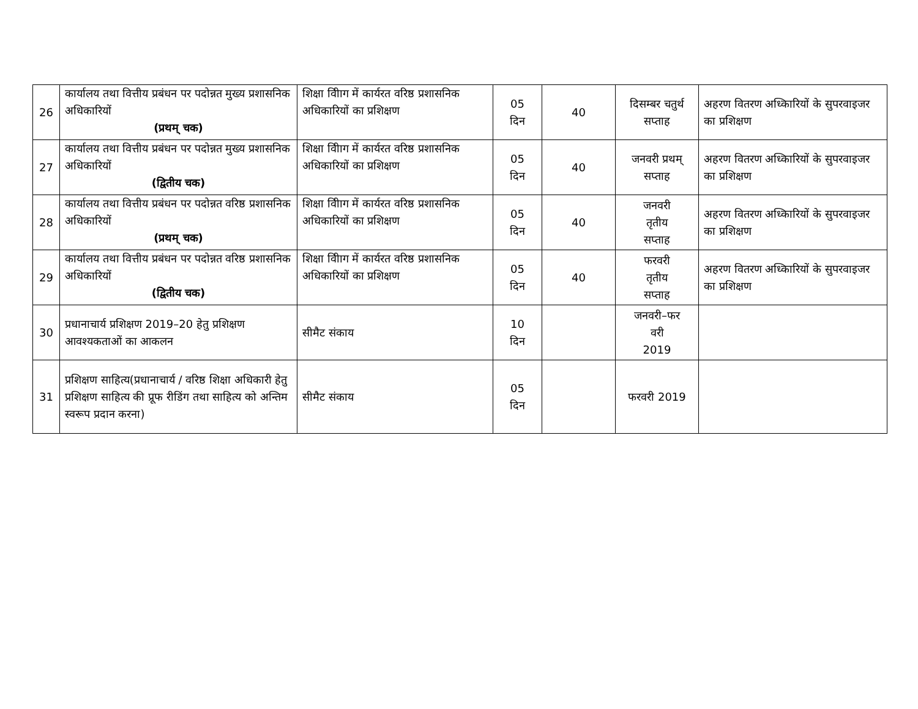| 26 | कार्यालय तथा वित्तीय प्रबंधन पर पदोन्नत मुख्य प्रशासनिक अधिकारियों (प्रथम् चक) | शिक्षा विीाग में कार्यरत वरिष्ठ प्रशासनिक अधिकारियों का प्रशिक्षण | 05 दिन | 40 | दिसम्बर चतुर्थ सप्ताह | अहरण वितरण अध्किारियों के सुपरवाइजर का प्रशिक्षण |
| 27 | कार्यालय तथा वित्तीय प्रबंधन पर पदोन्नत मुख्य प्रशासनिक अधिकारियों (द्वितीय चक) | शिक्षा विीाग में कार्यरत वरिष्ठ प्रशासनिक अधिकारियों का प्रशिक्षण | 05 दिन | 40 | जनवरी प्रथम् सप्ताह | अहरण वितरण अध्किारियों के सुपरवाइजर का प्रशिक्षण |
| 28 | कार्यालय तथा वित्तीय प्रबंधन पर पदोन्नत वरिष्ठ प्रशासनिक अधिकारियों (प्रथम् चक) | शिक्षा विीाग में कार्यरत वरिष्ठ प्रशासनिक अधिकारियों का प्रशिक्षण | 05 दिन | 40 | जनवरी तृतीय सप्ताह | अहरण वितरण अध्किारियों के सुपरवाइजर का प्रशिक्षण |
| 29 | कार्यालय तथा वित्तीय प्रबंधन पर पदोन्नत वरिष्ठ प्रशासनिक अधिकारियों (द्वितीय चक) | शिक्षा विीाग में कार्यरत वरिष्ठ प्रशासनिक अधिकारियों का प्रशिक्षण | 05 दिन | 40 | फरवरी तृतीय सप्ताह | अहरण वितरण अध्किारियों के सुपरवाइजर का प्रशिक्षण |
| 30 | प्रधानाचार्य प्रशिक्षण 2019–20 हेतु प्रशिक्षण आवश्यकताओं का आकलन | सीमैट संकाय | 10 दिन | | जनवरी–फर वरी 2019 | |
| 31 | प्रशिक्षण साहित्य(प्रधानाचार्य / वरिष्ठ शिक्षा अधिकारी हेतु प्रशिक्षण साहित्य की प्रूफ रीडिंग तथा साहित्य को अन्तिम स्वरूप प्रदान करना) | सीमैट संकाय | 05 दिन | | फरवरी 2019 | |